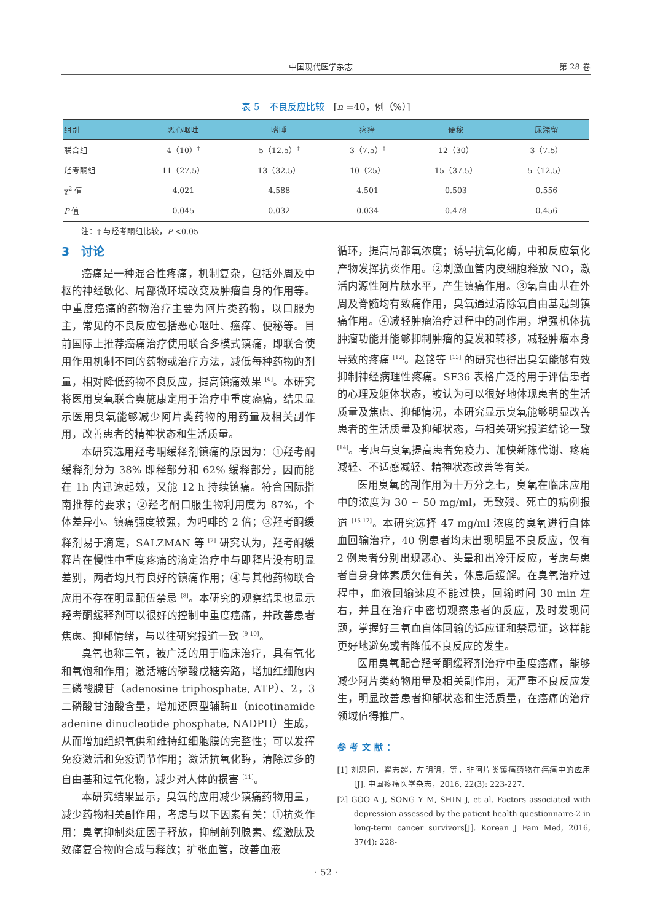中国现代医学杂志 第 28 卷
表 5　不良反应比较　[n =40，例（%）]
| 组别 | 恶心呕吐 | 嗜睡 | 瘙痒 | 便秘 | 尿潴留 |
| --- | --- | --- | --- | --- | --- |
| 联合组 | 4（10）<sup>†</sup> | 5（12.5）<sup>†</sup> | 3（7.5）<sup>†</sup> | 12（30） | 3（7.5） |
| 羟考酮组 | 11（27.5） | 13（32.5） | 10（25） | 15（37.5） | 5（12.5） |
| χ<sup>2</sup> 值 | 4.021 | 4.588 | 4.501 | 0.503 | 0.556 |
| P 值 | 0.045 | 0.032 | 0.034 | 0.478 | 0.456 |
注：† 与羟考酮组比较，P <0.05
3　讨论
癌痛是一种混合性疼痛，机制复杂，包括外周及中枢的神经敏化、局部微环境改变及肿瘤自身的作用等。中重度癌痛的药物治疗主要为阿片类药物，以口服为主，常见的不良反应包括恶心呕吐、瘙痒、便秘等。目前国际上推荐癌痛治疗使用联合多模式镇痛，即联合使用作用机制不同的药物或治疗方法，减低每种药物的剂量，相对降低药物不良反应，提高镇痛效果 <sup>[6]</sup>。本研究将医用臭氧联合奥施康定用于治疗中重度癌痛，结果显示医用臭氧能够减少阿片类药物的用药量及相关副作用，改善患者的精神状态和生活质量。
本研究选用羟考酮缓释剂镇痛的原因为：①羟考酮缓释剂分为 38% 即释部分和 62% 缓释部分，因而能在 1h 内迅速起效，又能 12 h 持续镇痛。符合国际指南推荐的要求；②羟考酮口服生物利用度为 87%，个体差异小。镇痛强度较强，为吗啡的 2 倍；③羟考酮缓释剂易于滴定，SALZMAN 等 <sup>[7]</sup> 研究认为，羟考酮缓释片在慢性中重度疼痛的滴定治疗中与即释片没有明显差别，两者均具有良好的镇痛作用；④与其他药物联合应用不存在明显配伍禁忌 <sup>[8]</sup>。本研究的观察结果也显示羟考酮缓释剂可以很好的控制中重度癌痛，并改善患者焦虑、抑郁情绪，与以往研究报道一致 <sup>[9-10]</sup>。
臭氧也称三氧，被广泛的用于临床治疗，具有氧化和氧饱和作用；激活糖的磷酸戊糖旁路，增加红细胞内三磷酸腺苷（adenosine triphosphate, ATP）、2，3 二磷酸甘油酸含量，增加还原型辅酶Ⅱ（nicotinamide adenine dinucleotide phosphate, NADPH）生成，从而增加组织氧供和维持红细胞膜的完整性；可以发挥免疫激活和免疫调节作用；激活抗氧化酶，清除过多的自由基和过氧化物，减少对人体的损害 <sup>[11]</sup>。
本研究结果显示，臭氧的应用减少镇痛药物用量，减少药物相关副作用，考虑与以下因素有关：①抗炎作用：臭氧抑制炎症因子释放，抑制前列腺素、缓激肽及致痛复合物的合成与释放；扩张血管，改善血液
循环，提高局部氧浓度；诱导抗氧化酶，中和反应氧化产物发挥抗炎作用。②刺激血管内皮细胞释放 NO，激活内源性阿片肽水平，产生镇痛作用。③氧自由基在外周及脊髓均有致痛作用，臭氧通过清除氧自由基起到镇痛作用。④减轻肿瘤治疗过程中的副作用，增强机体抗肿瘤功能并能够抑制肿瘤的复发和转移，减轻肿瘤本身导致的疼痛 <sup>[12]</sup>。赵铭等 <sup>[13]</sup> 的研究也得出臭氧能够有效抑制神经病理性疼痛。SF36 表格广泛的用于评估患者的心理及躯体状态，被认为可以很好地体现患者的生活质量及焦虑、抑郁情况，本研究显示臭氧能够明显改善患者的生活质量及抑郁状态，与相关研究报道结论一致 <sup>[14]</sup>。考虑与臭氧提高患者免疫力、加快新陈代谢、疼痛减轻、不适感减轻、精神状态改善等有关。
医用臭氧的副作用为十万分之七，臭氧在临床应用中的浓度为 30 ~ 50 mg/ml，无致残、死亡的病例报道 <sup>[15-17]</sup>。本研究选择 47 mg/ml 浓度的臭氧进行自体血回输治疗，40 例患者均未出现明显不良反应，仅有 2 例患者分别出现恶心、头晕和出冷汗反应，考虑与患者自身身体素质欠佳有关，休息后缓解。在臭氧治疗过程中，血液回输速度不能过快，回输时间 30 min 左右，并且在治疗中密切观察患者的反应，及时发现问题，掌握好三氧血自体回输的适应证和禁忌证，这样能更好地避免或者降低不良反应的发生。
医用臭氧配合羟考酮缓释剂治疗中重度癌痛，能够减少阿片类药物用量及相关副作用，无严重不良反应发生，明显改善患者抑郁状态和生活质量，在癌痛的治疗领域值得推广。
参考文献：
[1] 刘思同，翟志超，左明明，等．非阿片类镇痛药物在癌痛中的应用 [J]. 中国疼痛医学杂志，2016, 22(3): 223-227.
[2] GOO A J, SONG Y M, SHIN J, et al. Factors associated with depression assessed by the patient health questionnaire-2 in long-term cancer survivors[J]. Korean J Fam Med, 2016, 37(4): 228-
· 52 ·